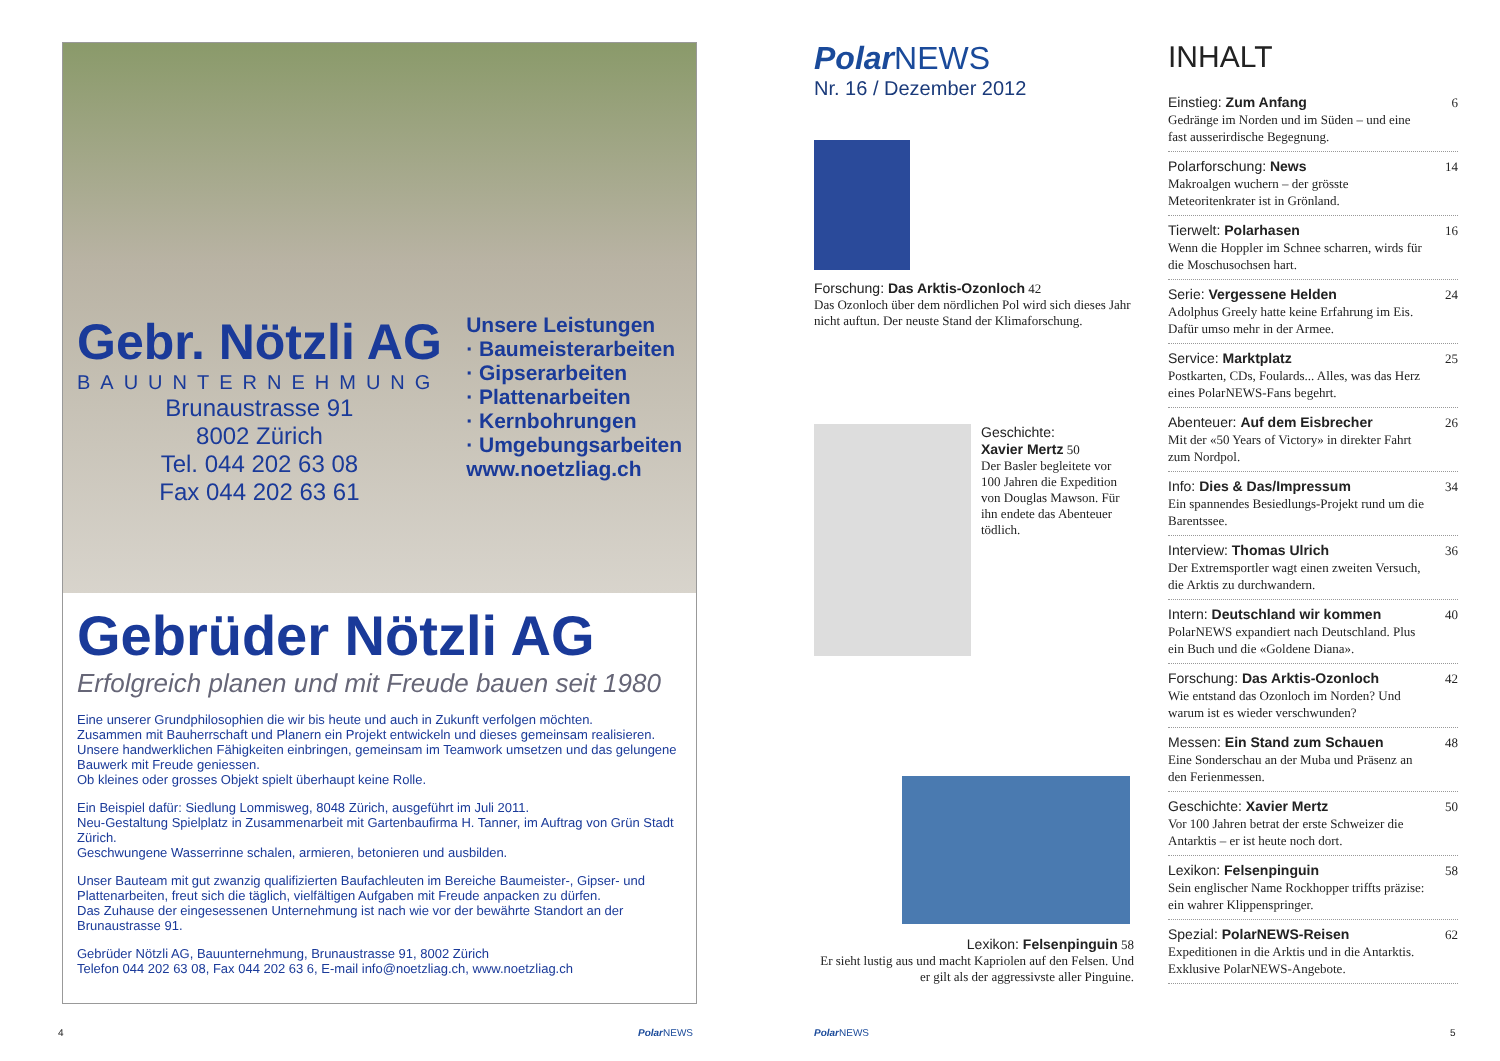Gebr. Nötzli AG
BAUUNTERNEHMUNG
Brunaustrasse 91
8002 Zürich
Tel. 044 202 63 08
Fax 044 202 63 61
Unsere Leistungen
· Baumeisterarbeiten
· Gipserarbeiten
· Plattenarbeiten
· Kernbohrungen
· Umgebungsarbeiten
www.noetzliag.ch
Gebrüder Nötzli AG
Erfolgreich planen und mit Freude bauen seit 1980
Eine unserer Grundphilosophien die wir bis heute und auch in Zukunft verfolgen möchten.
Zusammen mit Bauherrschaft und Planern ein Projekt entwickeln und dieses gemeinsam realisieren. Unsere handwerklichen Fähigkeiten einbringen, gemeinsam im Teamwork umsetzen und das gelungene Bauwerk mit Freude geniessen.
Ob kleines oder grosses Objekt spielt überhaupt keine Rolle.
Ein Beispiel dafür: Siedlung Lommisweg, 8048 Zürich, ausgeführt im Juli 2011.
Neu-Gestaltung Spielplatz in Zusammenarbeit mit Gartenbaufirma H. Tanner, im Auftrag von Grün Stadt Zürich.
Geschwungene Wasserrinne schalen, armieren, betonieren und ausbilden.
Unser Bauteam mit gut zwanzig qualifizierten Baufachleuten im Bereiche Baumeister-, Gipser- und Plattenarbeiten, freut sich die täglich, vielfältigen Aufgaben mit Freude anpacken zu dürfen.
Das Zuhause der eingesessenen Unternehmung ist nach wie vor der bewährte Standort an der Brunaustrasse 91.
Gebrüder Nötzli AG, Bauunternehmung, Brunaustrasse 91, 8002 Zürich
Telefon 044 202 63 08, Fax 044 202 63 6, E-mail info@noetzliag.ch, www.noetzliag.ch
Polar NEWS
Nr. 16 / Dezember 2012
Forschung: Das Arktis-Ozonloch 42
Das Ozonloch über dem nördlichen Pol wird sich dieses Jahr nicht auftun. Der neuste Stand der Klimaforschung.
Geschichte:
Xavier Mertz 50
Der Basler begleitete vor 100 Jahren die Expedition von Douglas Mawson. Für ihn endete das Abenteuer tödlich.
Lexikon: Felsenpinguin 58
Er sieht lustig aus und macht Kapriolen auf den Felsen. Und er gilt als der aggressivste aller Pinguine.
INHALT
Einstieg: Zum Anfang
Gedränge im Norden und im Süden – und eine fast ausserirdische Begegnung.
6
Polarforschung: News
Makroalgen wuchern – der grösste Meteoritenkrater ist in Grönland.
14
Tierwelt: Polarhasen
Wenn die Hoppler im Schnee scharren, wirds für die Moschusochsen hart.
16
Serie: Vergessene Helden
Adolphus Greely hatte keine Erfahrung im Eis. Dafür umso mehr in der Armee.
24
Service: Marktplatz
Postkarten, CDs, Foulards... Alles, was das Herz eines PolarNEWS-Fans begehrt.
25
Abenteuer: Auf dem Eisbrecher
Mit der «50 Years of Victory» in direkter Fahrt zum Nordpol.
26
Info: Dies & Das/Impressum
Ein spannendes Besiedlungs-Projekt rund um die Barentssee.
34
Interview: Thomas Ulrich
Der Extremsportler wagt einen zweiten Versuch, die Arktis zu durchwandern.
36
Intern: Deutschland wir kommen
PolarNEWS expandiert nach Deutschland. Plus ein Buch und die «Goldene Diana».
40
Forschung: Das Arktis-Ozonloch
Wie entstand das Ozonloch im Norden? Und warum ist es wieder verschwunden?
42
Messen: Ein Stand zum Schauen
Eine Sonderschau an der Muba und Präsenz an den Ferienmessen.
48
Geschichte: Xavier Mertz
Vor 100 Jahren betrat der erste Schweizer die Antarktis – er ist heute noch dort.
50
Lexikon: Felsenpinguin
Sein englischer Name Rockhopper triffts präzise: ein wahrer Klippenspringer.
58
Spezial: PolarNEWS-Reisen
Expeditionen in die Arktis und in die Antarktis. Exklusive PolarNEWS-Angebote.
62
4 Polar NEWS Polar NEWS 5